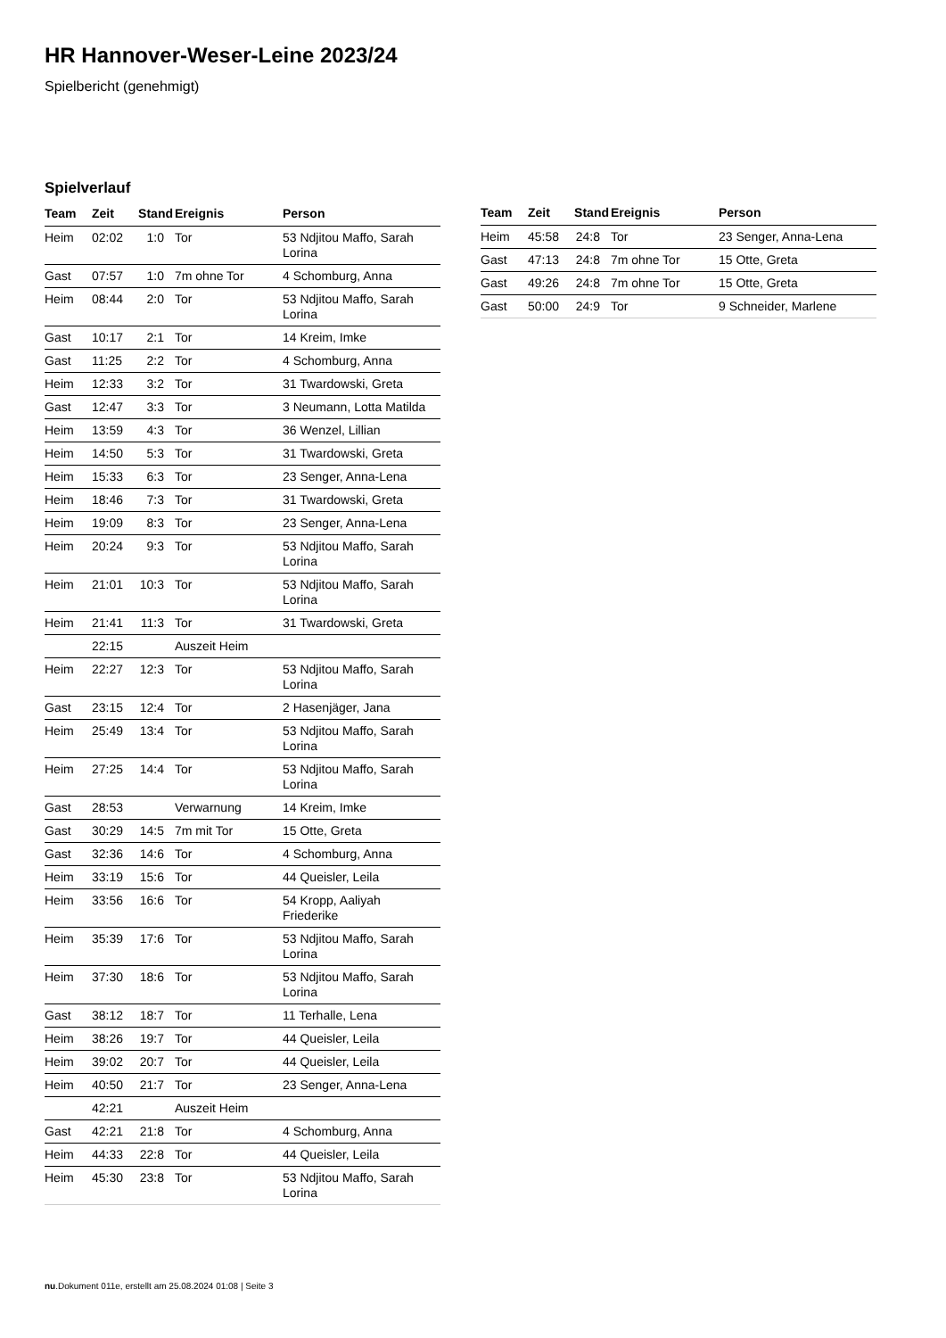HR Hannover-Weser-Leine 2023/24
Spielbericht (genehmigt)
Spielverlauf
| Team | Zeit | Stand | Ereignis | Person |
| --- | --- | --- | --- | --- |
| Heim | 02:02 | 1:0 | Tor | 53 Ndjitou Maffo, Sarah Lorina |
| Gast | 07:57 | 1:0 | 7m ohne Tor | 4 Schomburg, Anna |
| Heim | 08:44 | 2:0 | Tor | 53 Ndjitou Maffo, Sarah Lorina |
| Gast | 10:17 | 2:1 | Tor | 14 Kreim, Imke |
| Gast | 11:25 | 2:2 | Tor | 4 Schomburg, Anna |
| Heim | 12:33 | 3:2 | Tor | 31 Twardowski, Greta |
| Gast | 12:47 | 3:3 | Tor | 3 Neumann, Lotta Matilda |
| Heim | 13:59 | 4:3 | Tor | 36 Wenzel, Lillian |
| Heim | 14:50 | 5:3 | Tor | 31 Twardowski, Greta |
| Heim | 15:33 | 6:3 | Tor | 23 Senger, Anna-Lena |
| Heim | 18:46 | 7:3 | Tor | 31 Twardowski, Greta |
| Heim | 19:09 | 8:3 | Tor | 23 Senger, Anna-Lena |
| Heim | 20:24 | 9:3 | Tor | 53 Ndjitou Maffo, Sarah Lorina |
| Heim | 21:01 | 10:3 | Tor | 53 Ndjitou Maffo, Sarah Lorina |
| Heim | 21:41 | 11:3 | Tor | 31 Twardowski, Greta |
| | 22:15 | | Auszeit Heim | |
| Heim | 22:27 | 12:3 | Tor | 53 Ndjitou Maffo, Sarah Lorina |
| Gast | 23:15 | 12:4 | Tor | 2 Hasenjäger, Jana |
| Heim | 25:49 | 13:4 | Tor | 53 Ndjitou Maffo, Sarah Lorina |
| Heim | 27:25 | 14:4 | Tor | 53 Ndjitou Maffo, Sarah Lorina |
| Gast | 28:53 | | Verwarnung | 14 Kreim, Imke |
| Gast | 30:29 | 14:5 | 7m mit Tor | 15 Otte, Greta |
| Gast | 32:36 | 14:6 | Tor | 4 Schomburg, Anna |
| Heim | 33:19 | 15:6 | Tor | 44 Queisler, Leila |
| Heim | 33:56 | 16:6 | Tor | 54 Kropp, Aaliyah Friederike |
| Heim | 35:39 | 17:6 | Tor | 53 Ndjitou Maffo, Sarah Lorina |
| Heim | 37:30 | 18:6 | Tor | 53 Ndjitou Maffo, Sarah Lorina |
| Gast | 38:12 | 18:7 | Tor | 11 Terhalle, Lena |
| Heim | 38:26 | 19:7 | Tor | 44 Queisler, Leila |
| Heim | 39:02 | 20:7 | Tor | 44 Queisler, Leila |
| Heim | 40:50 | 21:7 | Tor | 23 Senger, Anna-Lena |
| | 42:21 | | Auszeit Heim | |
| Gast | 42:21 | 21:8 | Tor | 4 Schomburg, Anna |
| Heim | 44:33 | 22:8 | Tor | 44 Queisler, Leila |
| Heim | 45:30 | 23:8 | Tor | 53 Ndjitou Maffo, Sarah Lorina |
| Team | Zeit | Stand | Ereignis | Person |
| --- | --- | --- | --- | --- |
| Heim | 45:58 | 24:8 | Tor | 23 Senger, Anna-Lena |
| Gast | 47:13 | 24:8 | 7m ohne Tor | 15 Otte, Greta |
| Gast | 49:26 | 24:8 | 7m ohne Tor | 15 Otte, Greta |
| Gast | 50:00 | 24:9 | Tor | 9 Schneider, Marlene |
nu.Dokument 011e, erstellt am 25.08.2024 01:08 | Seite 3